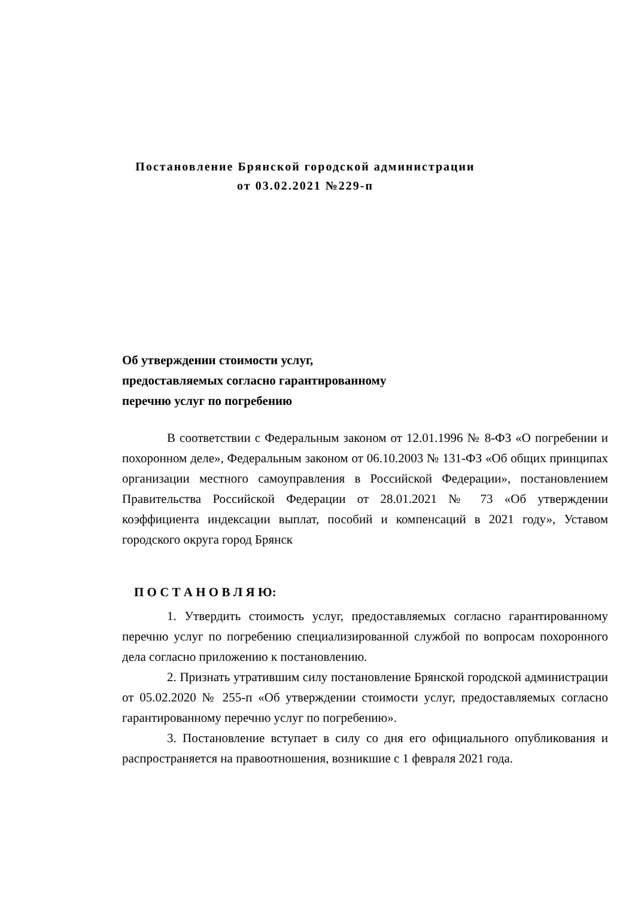Постановление Брянской городской администрации
от 03.02.2021 №229-п
Об утверждении стоимости услуг,
предоставляемых согласно гарантированному
перечню услуг по погребению
В соответствии с Федеральным законом от 12.01.1996 № 8-ФЗ «О погребении и похоронном деле», Федеральным законом от 06.10.2003 № 131-ФЗ «Об общих принципах организации местного самоуправления в Российской Федерации», постановлением Правительства Российской Федерации от 28.01.2021 № 73 «Об утверждении коэффициента индексации выплат, пособий и компенсаций в 2021 году», Уставом городского округа город Брянск
П О С Т А Н О В Л Я Ю:
1. Утвердить стоимость услуг, предоставляемых согласно гарантированному перечню услуг по погребению специализированной службой по вопросам похоронного дела согласно приложению к постановлению.
2. Признать утратившим силу постановление Брянской городской администрации от 05.02.2020 № 255-п «Об утверждении стоимости услуг, предоставляемых согласно гарантированному перечню услуг по погребению».
3. Постановление вступает в силу со дня его официального опубликования и распространяется на правоотношения, возникшие с 1 февраля 2021 года.